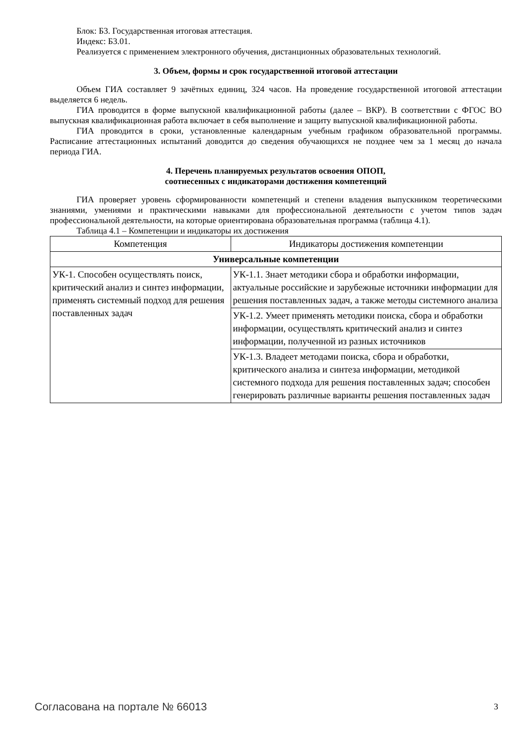Блок: Б3. Государственная итоговая аттестация.
Индекс: Б3.01.
Реализуется с применением электронного обучения, дистанционных образовательных технологий.
3. Объем, формы и срок государственной итоговой аттестации
Объем ГИА составляет 9 зачётных единиц, 324 часов. На проведение государственной итоговой аттестации выделяется 6 недель.
ГИА проводится в форме выпускной квалификационной работы (далее – ВКР). В соответствии с ФГОС ВО выпускная квалификационная работа включает в себя выполнение и защиту выпускной квалификационной работы.
ГИА проводится в сроки, установленные календарным учебным графиком образовательной программы. Расписание аттестационных испытаний доводится до сведения обучающихся не позднее чем за 1 месяц до начала периода ГИА.
4. Перечень планируемых результатов освоения ОПОП,
соотнесенных с индикаторами достижения компетенций
ГИА проверяет уровень сформированности компетенций и степени владения выпускником теоретическими знаниями, умениями и практическими навыками для профессиональной деятельности с учетом типов задач профессиональной деятельности, на которые ориентирована образовательная программа (таблица 4.1).
Таблица 4.1 – Компетенции и индикаторы их достижения
| Компетенция | Индикаторы достижения компетенции |
| --- | --- |
| Универсальные компетенции | |
| УК-1. Способен осуществлять поиск, критический анализ и синтез информации, применять системный подход для решения поставленных задач | УК-1.1. Знает методики сбора и обработки информации, актуальные российские и зарубежные источники информации для решения поставленных задач, а также методы системного анализа |
| | УК-1.2. Умеет применять методики поиска, сбора и обработки информации, осуществлять критический анализ и синтез информации, полученной из разных источников |
| | УК-1.3. Владеет методами поиска, сбора и обработки, критического анализа и синтеза информации, методикой системного подхода для решения поставленных задач; способен генерировать различные варианты решения поставленных задач |
Согласована на портале № 66013 3